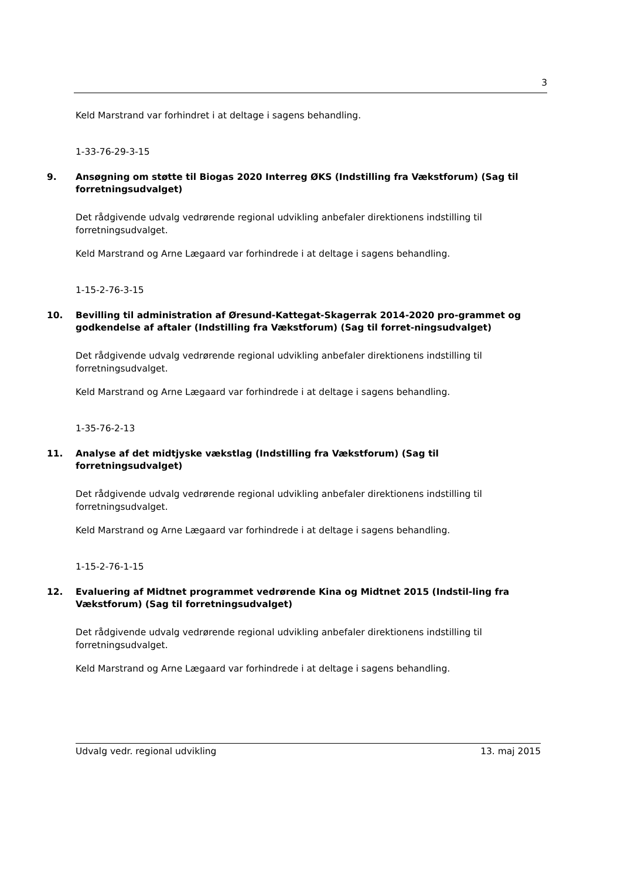3
Keld Marstrand var forhindret i at deltage i sagens behandling.
1-33-76-29-3-15
9. Ansøgning om støtte til Biogas 2020 Interreg ØKS (Indstilling fra Vækstforum) (Sag til forretningsudvalget)
Det rådgivende udvalg vedrørende regional udvikling anbefaler direktionens indstilling til forretningsudvalget.
Keld Marstrand og Arne Lægaard var forhindrede i at deltage i sagens behandling.
1-15-2-76-3-15
10. Bevilling til administration af Øresund-Kattegat-Skagerrak 2014-2020 pro-grammet og godkendelse af aftaler (Indstilling fra Vækstforum) (Sag til forret-ningsudvalget)
Det rådgivende udvalg vedrørende regional udvikling anbefaler direktionens indstilling til forretningsudvalget.
Keld Marstrand og Arne Lægaard var forhindrede i at deltage i sagens behandling.
1-35-76-2-13
11. Analyse af det midtjyske vækstlag (Indstilling fra Vækstforum) (Sag til forretningsudvalget)
Det rådgivende udvalg vedrørende regional udvikling anbefaler direktionens indstilling til forretningsudvalget.
Keld Marstrand og Arne Lægaard var forhindrede i at deltage i sagens behandling.
1-15-2-76-1-15
12. Evaluering af Midtnet programmet vedrørende Kina og Midtnet 2015 (Indstil-ling fra Vækstforum) (Sag til forretningsudvalget)
Det rådgivende udvalg vedrørende regional udvikling anbefaler direktionens indstilling til forretningsudvalget.
Keld Marstrand og Arne Lægaard var forhindrede i at deltage i sagens behandling.
Udvalg vedr. regional udvikling 13. maj 2015